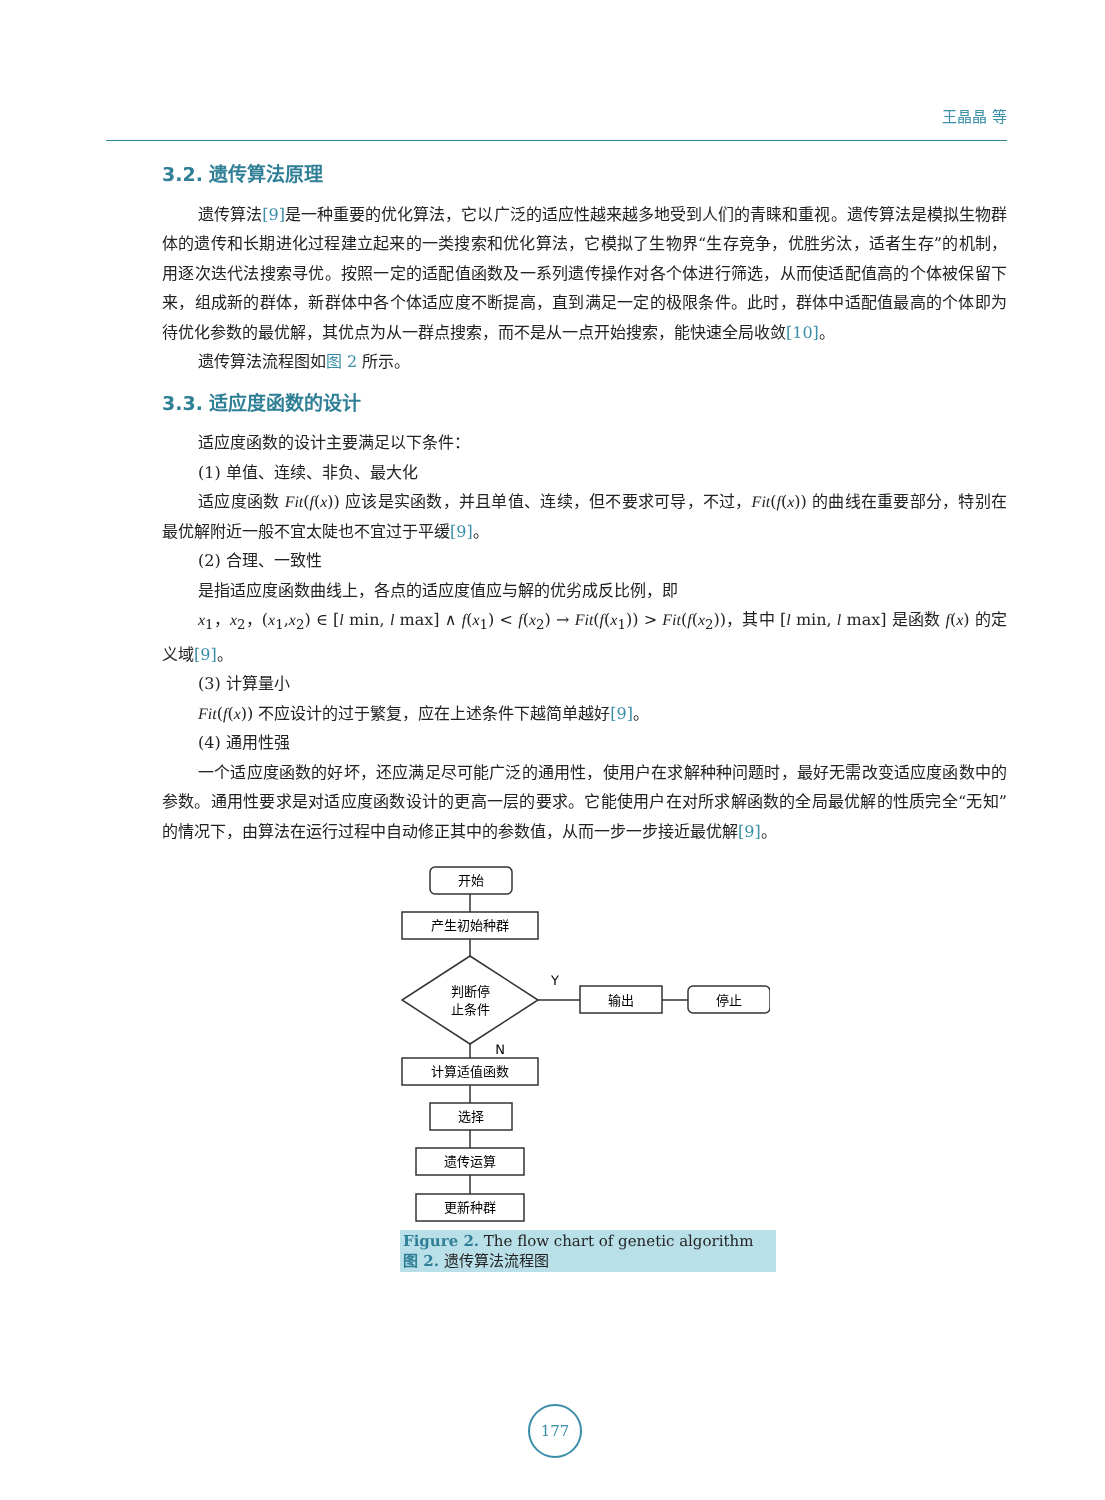王晶晶 等
3.2. 遗传算法原理
遗传算法[9] 是一种重要的优化算法，它以广泛的适应性越来越多地受到人们的青睐和重视。遗传算法是模拟生物群体的遗传和长期进化过程建立起来的一类搜索和优化算法，它模拟了生物界“生存竞争，优胜劣汰，适者生存”的机制，用逐次迭代法搜索寻优。按照一定的适配值函数及一系列遗传操作对各个体进行筛选，从而使适配值高的个体被保留下来，组成新的群体，新群体中各个体适应度不断提高，直到满足一定的极限条件。此时，群体中适配值最高的个体即为待优化参数的最优解，其优点为从一群点搜索，而不是从一点开始搜索，能快速全局收敛[10]。
遗传算法流程图如图 2 所示。
3.3. 适应度函数的设计
适应度函数的设计主要满足以下条件：
(1) 单值、连续、非负、最大化
适应度函数 Fit(f(x)) 应该是实函数，并且单值、连续，但不要求可导，不过，Fit(f(x)) 的曲线在重要部分，特别在最优解附近一般不宜太陡也不宜过于平缓[9]。
(2) 合理、一致性
是指适应度函数曲线上，各点的适应度值应与解的优劣成反比例，即
x<sub>1</sub>，x<sub>2</sub>，(x<sub>1</sub>,x<sub>2</sub>) ∈ [l min, l max] ∧ f(x<sub>1</sub>) < f(x<sub>2</sub>) → Fit(f(x<sub>1</sub>)) > Fit(f(x<sub>2</sub>))，其中 [l min, l max] 是函数 f(x) 的定义域[9]。
(3) 计算量小
Fit(f(x)) 不应设计的过于繁复，应在上述条件下越简单越好[9]。
(4) 通用性强
一个适应度函数的好坏，还应满足尽可能广泛的通用性，使用户在求解种种问题时，最好无需改变适应度函数中的参数。通用性要求是对适应度函数设计的更高一层的要求。它能使用户在对所求解函数的全局最优解的性质完全“无知”的情况下，由算法在运行过程中自动修正其中的参数值，从而一步一步接近最优解[9]。
开始
产生初始种群
判断停
止条件
Y
N
输出
停止
计算适值函数
选择
遗传运算
更新种群
Figure 2. The flow chart of genetic algorithm
图 2. 遗传算法流程图
177